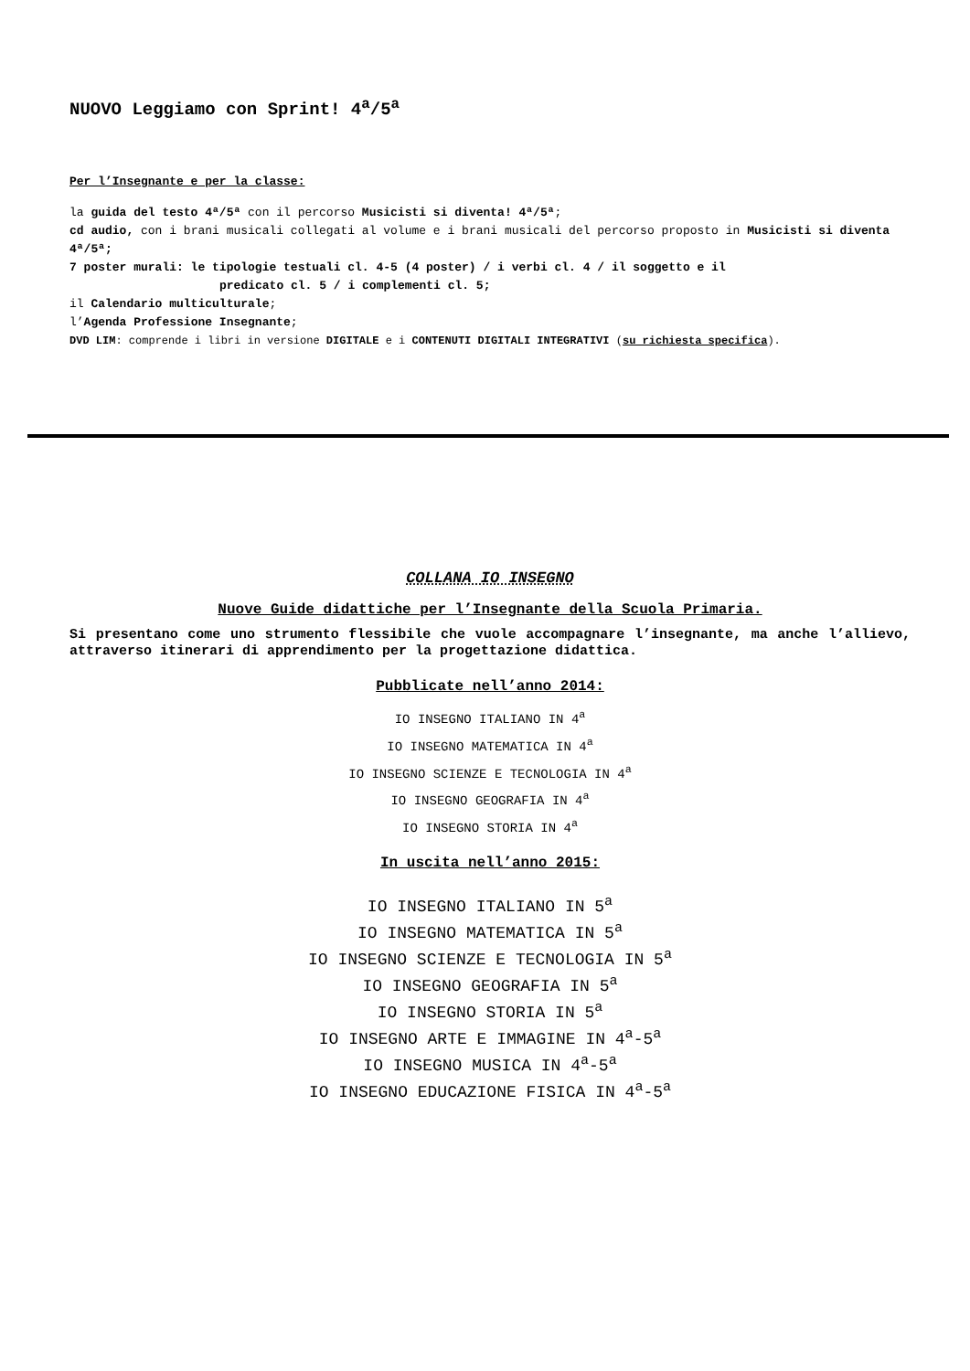NUOVO Leggiamo con Sprint! 4<sup>a</sup>/5<sup>a</sup>
Per l’Insegnante e per la classe:
la guida del testo 4ª/5ª con il percorso Musicisti si diventa! 4ª/5ª;
cd audio, con i brani musicali collegati al volume e i brani musicali del percorso proposto in Musicisti si diventa 4ª/5ª;
7 poster murali: le tipologie testuali cl. 4-5 (4 poster) / i verbi cl. 4 / il soggetto e il
predicato cl. 5 / i complementi cl. 5;
il Calendario multiculturale;
l’Agenda Professione Insegnante;
DVD LIM: comprende i libri in versione DIGITALE e i CONTENUTI DIGITALI INTEGRATIVI (su richiesta specifica).
COLLANA IO INSEGNO
Nuove Guide didattiche per l’Insegnante della Scuola Primaria.
Si presentano come uno strumento flessibile che vuole accompagnare l’insegnante, ma anche l’allievo, attraverso itinerari di apprendimento per la progettazione didattica.
Pubblicate nell’anno 2014:
IO INSEGNO ITALIANO IN 4<sup>a</sup>
IO INSEGNO MATEMATICA IN 4<sup>a</sup>
IO INSEGNO SCIENZE E TECNOLOGIA IN 4<sup>a</sup>
IO INSEGNO GEOGRAFIA IN 4<sup>a</sup>
IO INSEGNO STORIA IN 4<sup>a</sup>
In uscita nell’anno 2015:
IO INSEGNO ITALIANO IN 5<sup>a</sup>
IO INSEGNO MATEMATICA IN 5<sup>a</sup>
IO INSEGNO SCIENZE E TECNOLOGIA IN 5<sup>a</sup>
IO INSEGNO GEOGRAFIA IN 5<sup>a</sup>
IO INSEGNO STORIA IN 5<sup>a</sup>
IO INSEGNO ARTE E IMMAGINE IN 4<sup>a</sup>-5<sup>a</sup>
IO INSEGNO MUSICA IN 4<sup>a</sup>-5<sup>a</sup>
IO INSEGNO EDUCAZIONE FISICA IN 4<sup>a</sup>-5<sup>a</sup>